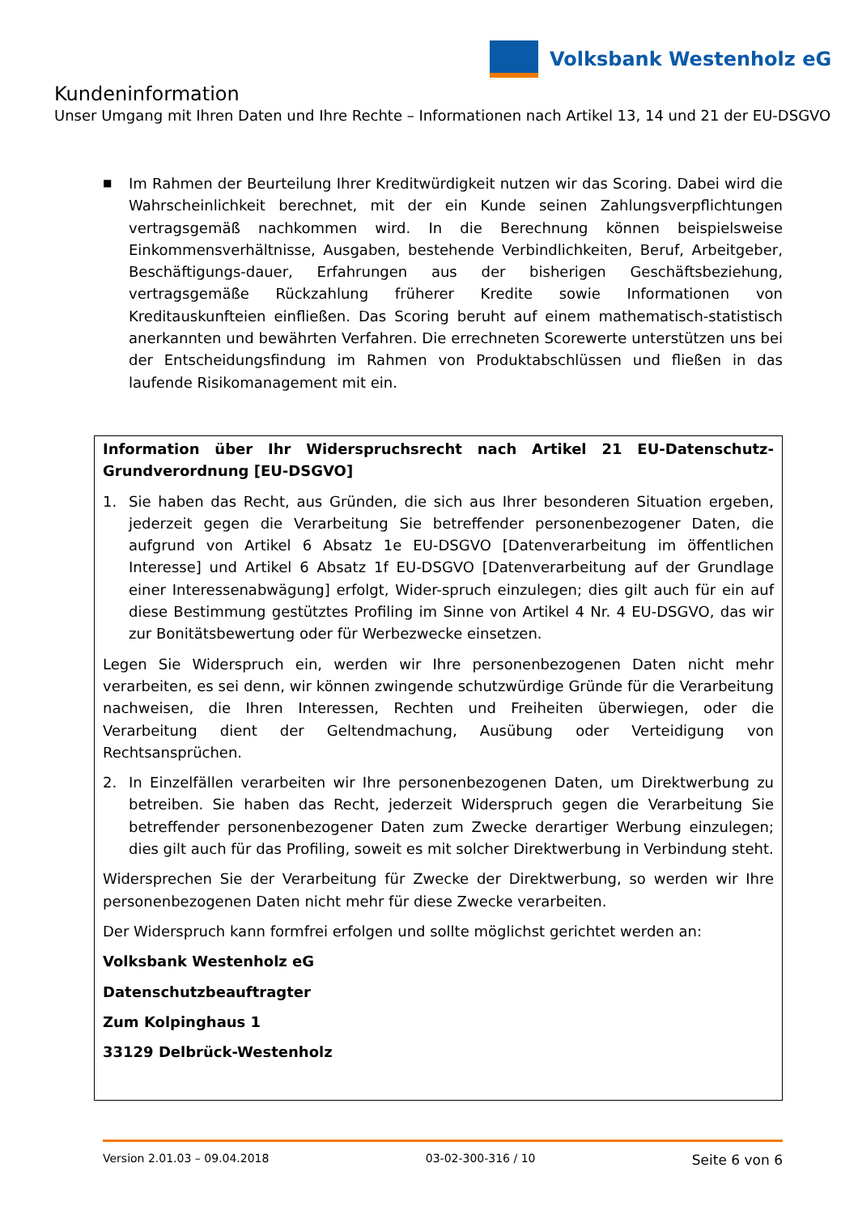Volksbank Westenholz eG
Kundeninformation
Unser Umgang mit Ihren Daten und Ihre Rechte – Informationen nach Artikel 13, 14 und 21 der EU-DSGVO
■
Im Rahmen der Beurteilung Ihrer Kreditwürdigkeit nutzen wir das Scoring. Dabei wird die Wahrscheinlichkeit berechnet, mit der ein Kunde seinen Zahlungsverpflichtungen vertragsgemäß nachkommen wird. In die Berechnung können beispielsweise Einkommensverhältnisse, Ausgaben, bestehende Verbindlichkeiten, Beruf, Arbeitgeber, Beschäftigungs-dauer, Erfahrungen aus der bisherigen Geschäftsbeziehung, vertragsgemäße Rückzahlung früherer Kredite sowie Informationen von Kreditauskunfteien einfließen. Das Scoring beruht auf einem mathematisch-statistisch anerkannten und bewährten Verfahren. Die errechneten Scorewerte unterstützen uns bei der Entscheidungsfindung im Rahmen von Produktabschlüssen und fließen in das laufende Risikomanagement mit ein.
Information über Ihr Widerspruchsrecht nach Artikel 21 EU-Datenschutz-Grundverordnung [EU-DSGVO]
1. Sie haben das Recht, aus Gründen, die sich aus Ihrer besonderen Situation ergeben, jederzeit gegen die Verarbeitung Sie betreffender personenbezogener Daten, die aufgrund von Artikel 6 Absatz 1e EU-DSGVO [Datenverarbeitung im öffentlichen Interesse] und Artikel 6 Absatz 1f EU-DSGVO [Datenverarbeitung auf der Grundlage einer Interessenabwägung] erfolgt, Wider-spruch einzulegen; dies gilt auch für ein auf diese Bestimmung gestütztes Profiling im Sinne von Artikel 4 Nr. 4 EU-DSGVO, das wir zur Bonitätsbewertung oder für Werbezwecke einsetzen.
Legen Sie Widerspruch ein, werden wir Ihre personenbezogenen Daten nicht mehr verarbeiten, es sei denn, wir können zwingende schutzwürdige Gründe für die Verarbeitung nachweisen, die Ihren Interessen, Rechten und Freiheiten überwiegen, oder die Verarbeitung dient der Geltendmachung, Ausübung oder Verteidigung von Rechtsansprüchen.
2. In Einzelfällen verarbeiten wir Ihre personenbezogenen Daten, um Direktwerbung zu betreiben. Sie haben das Recht, jederzeit Widerspruch gegen die Verarbeitung Sie betreffender personenbezogener Daten zum Zwecke derartiger Werbung einzulegen; dies gilt auch für das Profiling, soweit es mit solcher Direktwerbung in Verbindung steht.
Widersprechen Sie der Verarbeitung für Zwecke der Direktwerbung, so werden wir Ihre personenbezogenen Daten nicht mehr für diese Zwecke verarbeiten.
Der Widerspruch kann formfrei erfolgen und sollte möglichst gerichtet werden an:
Volksbank Westenholz eG
Datenschutzbeauftragter
Zum Kolpinghaus 1
33129 Delbrück-Westenholz
Version 2.01.03 – 09.04.2018 03-02-300-316 / 10 Seite 6 von 6